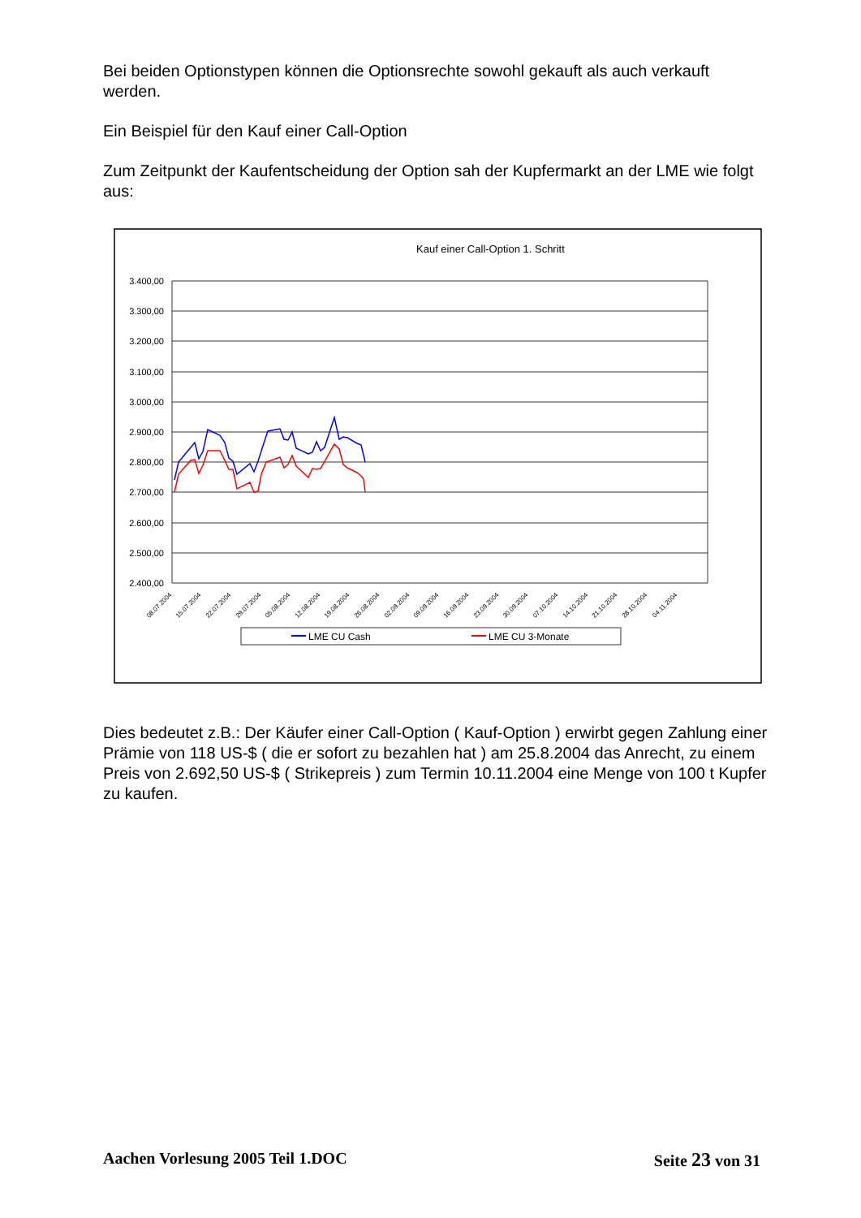Bei beiden Optionstypen können die Optionsrechte sowohl gekauft als auch verkauft werden.
Ein Beispiel für den Kauf einer Call-Option
Zum Zeitpunkt der Kaufentscheidung der Option sah der Kupfermarkt an der LME wie folgt aus:
Kauf einer Call-Option 1. Schritt
3.400,00
3.300,00
3.200,00
3.100,00
3.000,00
2.900,00
2.800,00
2.700,00
2.600,00
2.500,00
2.400,00
08.07.2004
15.07.2004
22.07.2004
29.07.2004
05.08.2004
12.08.2004
19.08.2004
26.08.2004
02.09.2004
09.09.2004
16.09.2004
23.09.2004
30.09.2004
07.10.2004
14.10.2004
21.10.2004
28.10.2004
04.11.2004
LME CU Cash
LME CU 3-Monate
Dies bedeutet z.B.: Der Käufer einer Call-Option ( Kauf-Option ) erwirbt gegen Zahlung einer Prämie von 118 US-$ ( die er sofort zu bezahlen hat ) am 25.8.2004 das Anrecht, zu einem Preis von 2.692,50 US-$ ( Strikepreis ) zum Termin 10.11.2004 eine Menge von 100 t Kupfer zu kaufen.
Aachen Vorlesung 2005 Teil 1.DOC Seite 23 von 31